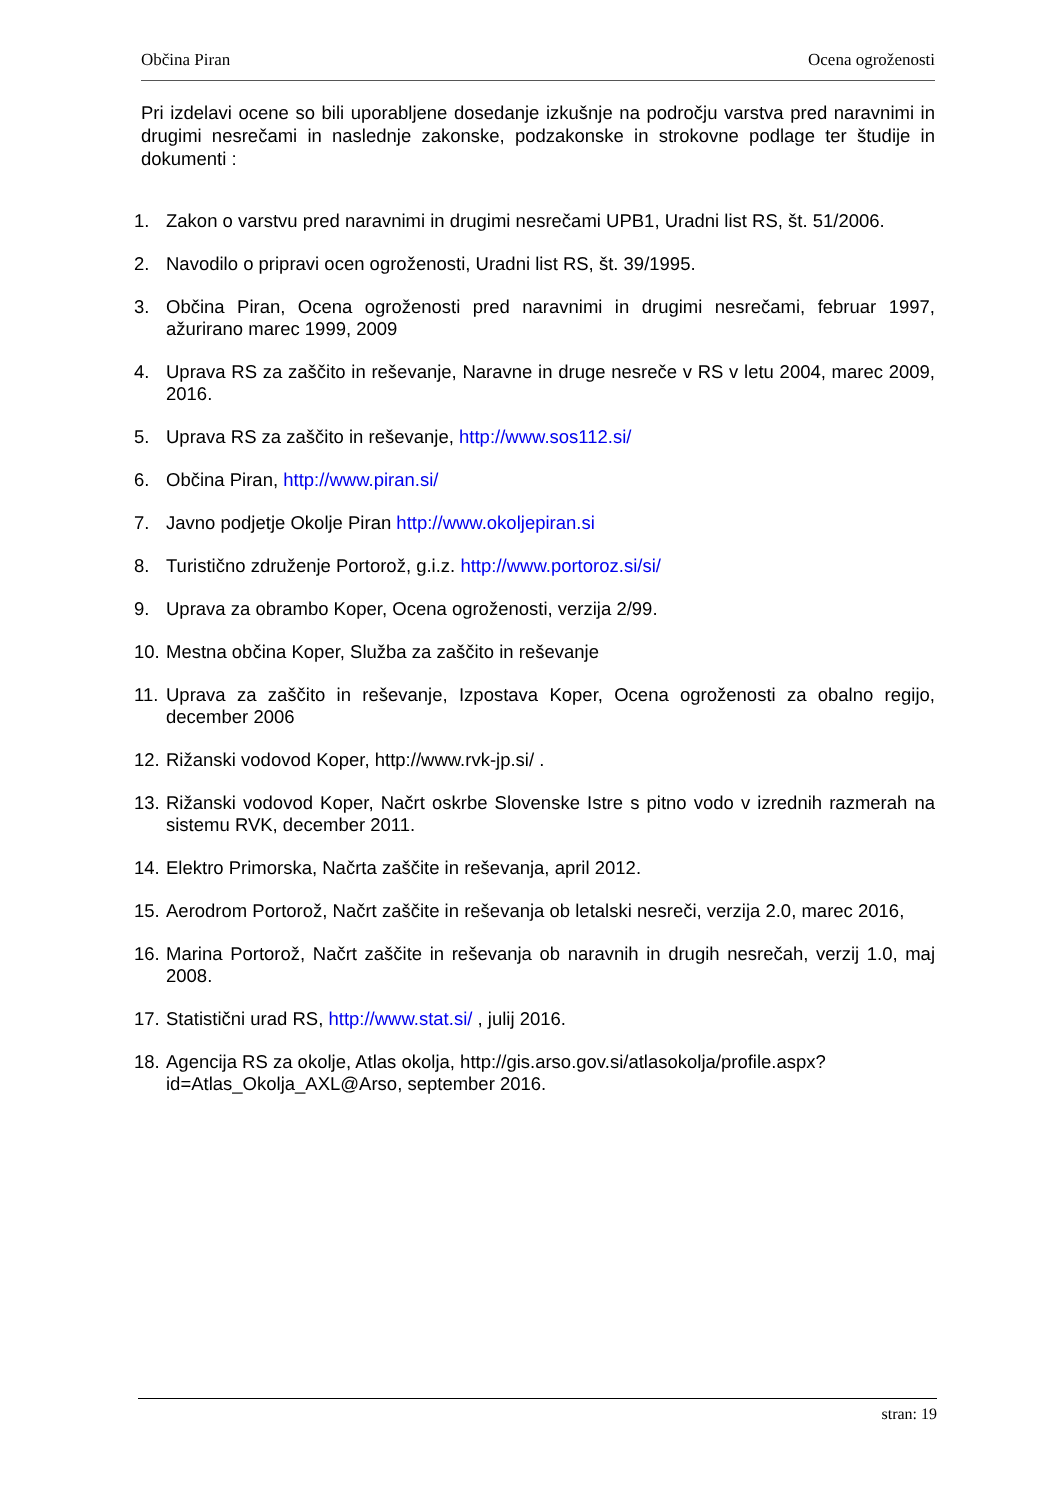Občina Piran Ocena ogroženosti
Pri izdelavi ocene so bili uporabljene dosedanje izkušnje na področju varstva pred naravnimi in drugimi nesrečami in naslednje zakonske, podzakonske in strokovne podlage ter študije in dokumenti :
1. Zakon o varstvu pred naravnimi in drugimi nesrečami UPB1, Uradni list RS, št. 51/2006.
2. Navodilo o pripravi ocen ogroženosti, Uradni list RS, št. 39/1995.
3. Občina Piran, Ocena ogroženosti pred naravnimi in drugimi nesrečami, februar 1997, ažurirano marec 1999, 2009
4. Uprava RS za zaščito in reševanje, Naravne in druge nesreče v RS v letu 2004, marec 2009, 2016.
5. Uprava RS za zaščito in reševanje, http://www.sos112.si/
6. Občina Piran, http://www.piran.si/
7. Javno podjetje Okolje Piran http://www.okoljepiran.si
8. Turistično združenje Portorož, g.i.z. http://www.portoroz.si/si/
9. Uprava za obrambo Koper, Ocena ogroženosti, verzija 2/99.
10. Mestna občina Koper, Služba za zaščito in reševanje
11. Uprava za zaščito in reševanje, Izpostava Koper, Ocena ogroženosti za obalno regijo, december 2006
12. Rižanski vodovod Koper, http://www.rvk-jp.si/ .
13. Rižanski vodovod Koper, Načrt oskrbe Slovenske Istre s pitno vodo v izrednih razmerah na sistemu RVK, december 2011.
14. Elektro Primorska, Načrta zaščite in reševanja, april 2012.
15. Aerodrom Portorož, Načrt zaščite in reševanja ob letalski nesreči, verzija 2.0, marec 2016,
16. Marina Portorož, Načrt zaščite in reševanja ob naravnih in drugih nesrečah, verzij 1.0, maj 2008.
17. Statistični urad RS, http://www.stat.si/ , julij 2016.
18. Agencija RS za okolje, Atlas okolja, http://gis.arso.gov.si/atlasokolja/profile.aspx?id=Atlas_Okolja_AXL@Arso, september 2016.
stran: 19